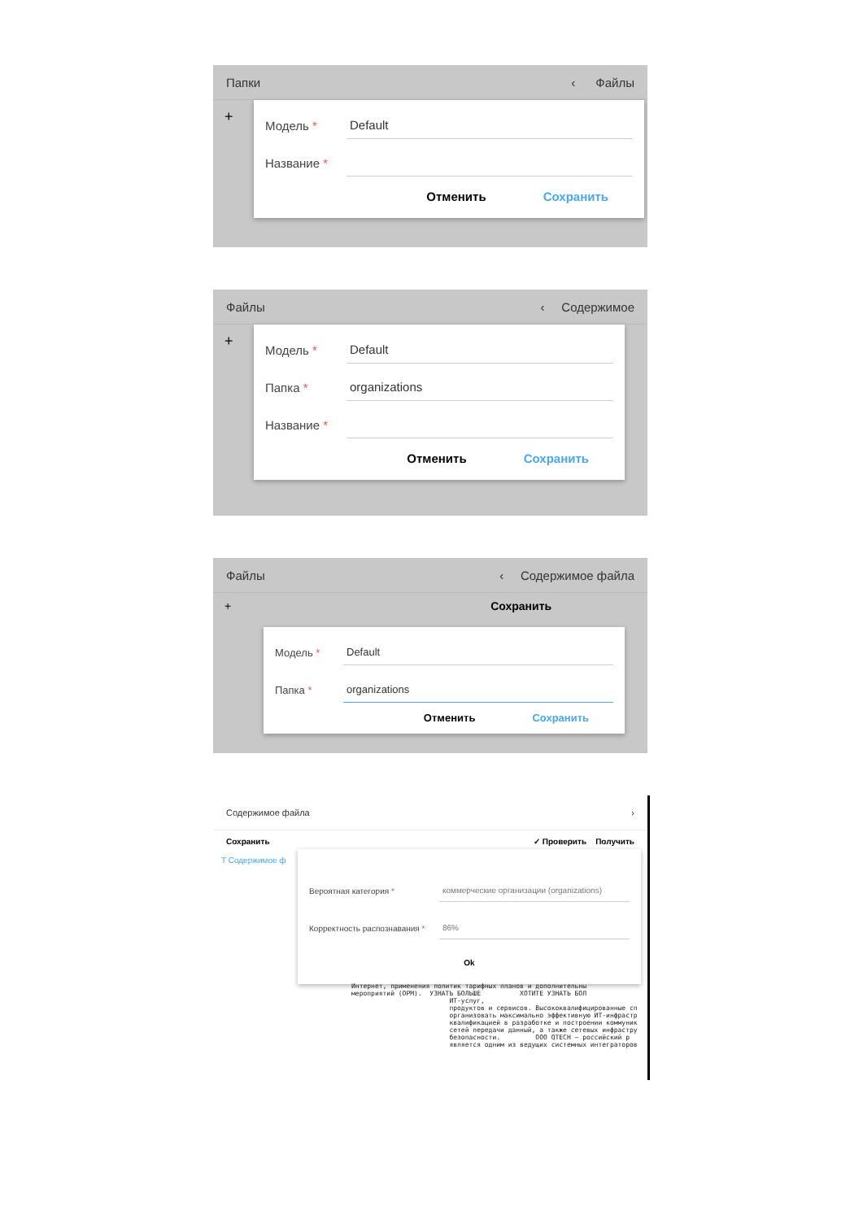Папки ‹ Файлы
+
Модель * Default
Название *
Отменить Сохранить
Файлы ‹ Содержимое
+
Модель * Default
Папка * organizations
Название *
Отменить Сохранить
Файлы ‹ Содержимое файла
+ Сохранить
Модель * Default
Папка * organizations
Отменить Сохранить
Содержимое файла ›
Сохранить ✓ Проверить Получить
T Содержимое ф
Вероятная категория * коммерческие организации (organizations)
Корректность распознавания * 86%
Ok
Интернет, применения политик тарифных планов и дополнительны мероприятий (ОРМ). УЗНАТЬ БОЛЬШЕ ХОТИТЕ УЗНАТЬ БОЛ ИТ-услуг, продуктов и сервисов. Высококвалифицированные сп организовать максимально эффективную ИТ-инфрастр квалификацией в разработке и построении коммуник сетей передачи данный, а также сетевых инфрастру безопасности. ООО QTECH – российский р является одним из ведущих системных интеграторов